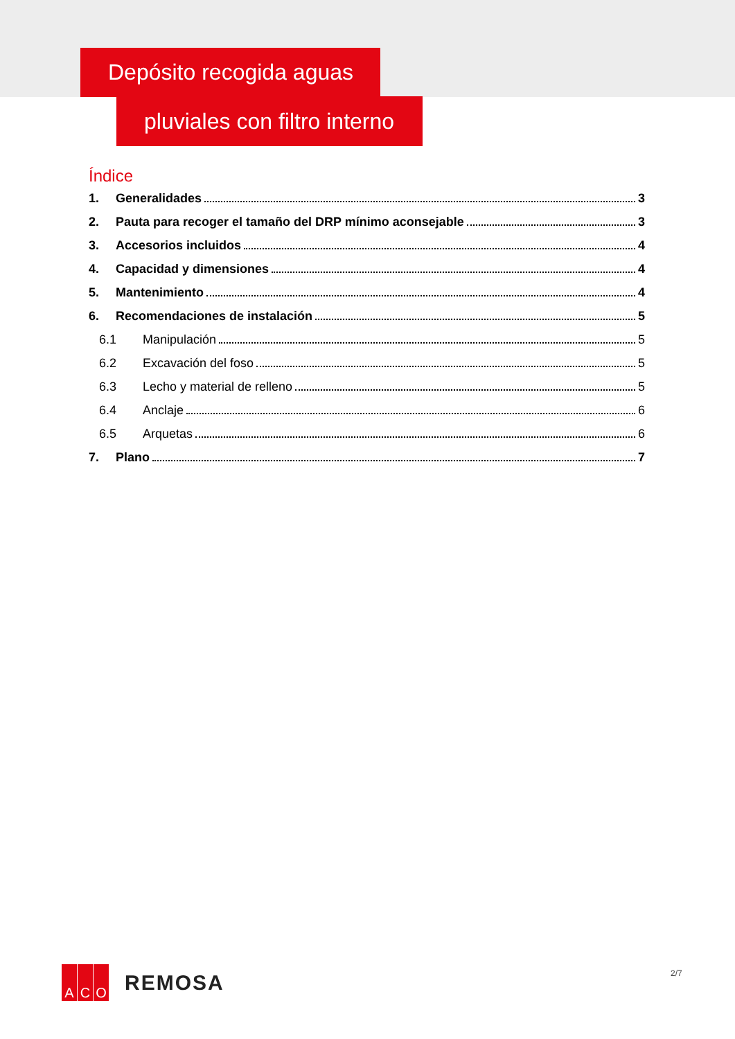Depósito recogida aguas
pluviales con filtro interno
Índice
1. Generalidades 3
2. Pauta para recoger el tamaño del DRP mínimo aconsejable 3
3. Accesorios incluidos 4
4. Capacidad y dimensiones 4
5. Mantenimiento 4
6. Recomendaciones de instalación 5
6.1 Manipulación 5
6.2 Excavación del foso 5
6.3 Lecho y material de relleno 5
6.4 Anclaje 6
6.5 Arquetas 6
7. Plano 7
A C O
REMOSA
2/7